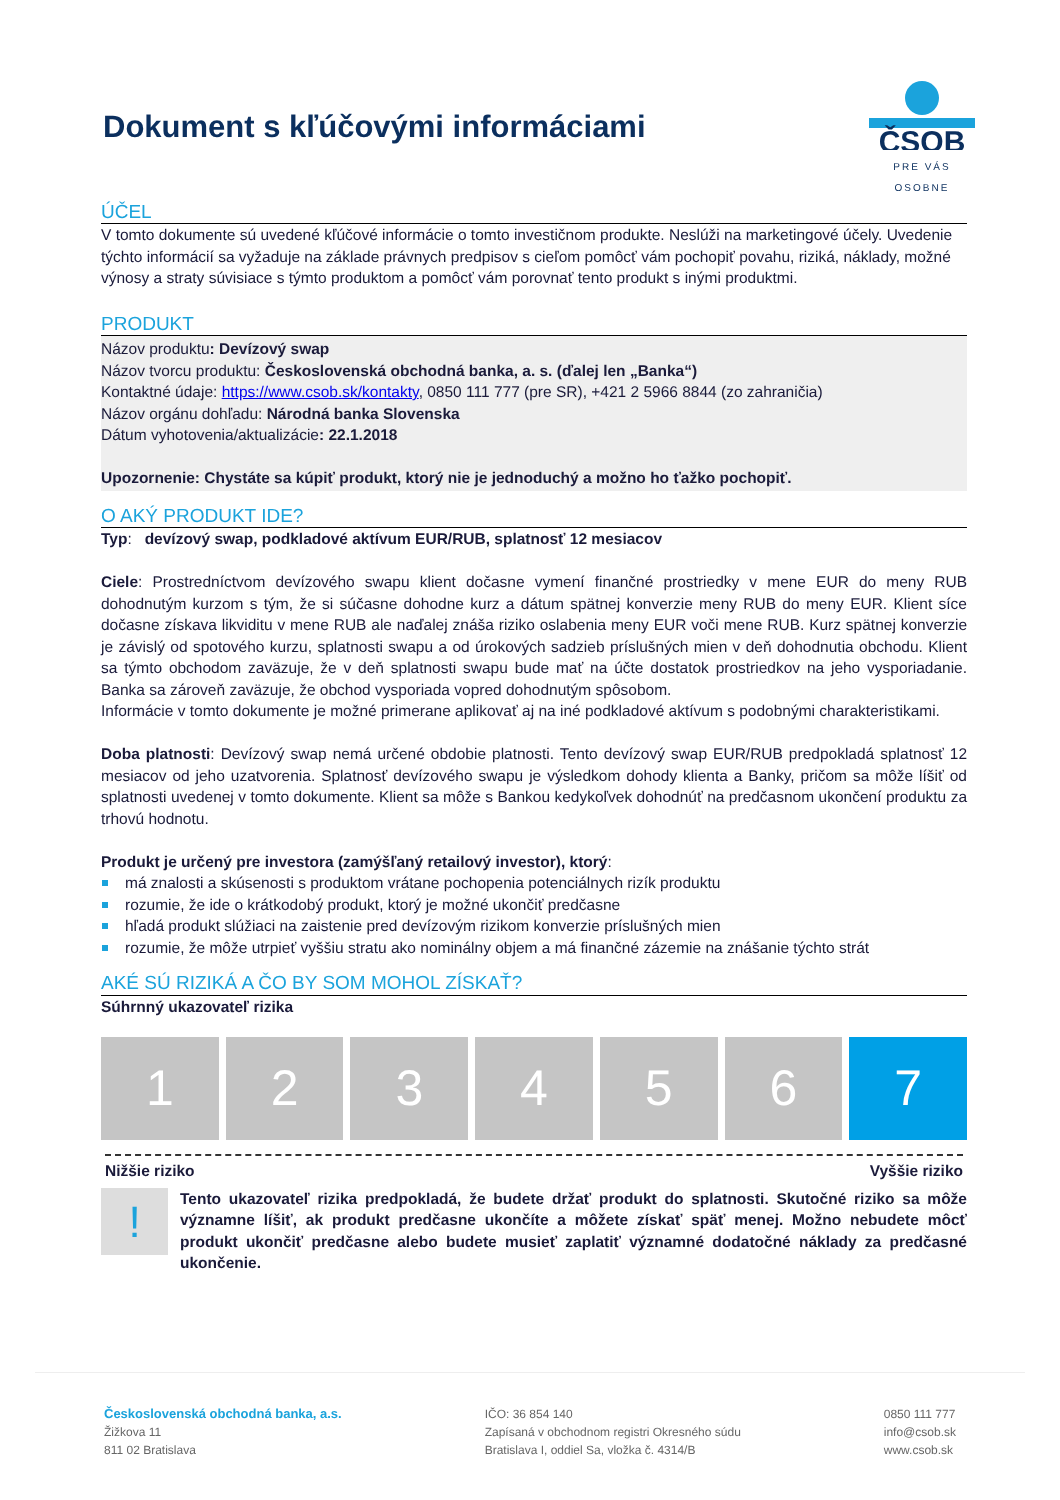ČSOB
PRE VÁS OSOBNE
Dokument s kľúčovými informáciami
ÚČEL
V tomto dokumente sú uvedené kľúčové informácie o tomto investičnom produkte. Neslúži na marketingové účely. Uvedenie týchto informácií sa vyžaduje na základe právnych predpisov s cieľom pomôcť vám pochopiť povahu, riziká, náklady, možné výnosy a straty súvisiace s týmto produktom a pomôcť vám porovnať tento produkt s inými produktmi.
PRODUKT
Názov produktu: Devízový swap
Názov tvorcu produktu: Československá obchodná banka, a. s. (ďalej len „Banka“)
Kontaktné údaje: https://www.csob.sk/kontakty, 0850 111 777 (pre SR), +421 2 5966 8844 (zo zahraničia)
Názov orgánu dohľadu: Národná banka Slovenska
Dátum vyhotovenia/aktualizácie: 22.1.2018
Upozornenie: Chystáte sa kúpiť produkt, ktorý nie je jednoduchý a možno ho ťažko pochopiť.
O AKÝ PRODUKT IDE?
Typ: devízový swap, podkladové aktívum EUR/RUB, splatnosť 12 mesiacov
Ciele: Prostredníctvom devízového swapu klient dočasne vymení finančné prostriedky v mene EUR do meny RUB dohodnutým kurzom s tým, že si súčasne dohodne kurz a dátum spätnej konverzie meny RUB do meny EUR. Klient síce dočasne získava likviditu v mene RUB ale naďalej znáša riziko oslabenia meny EUR voči mene RUB. Kurz spätnej konverzie je závislý od spotového kurzu, splatnosti swapu a od úrokových sadzieb príslušných mien v deň dohodnutia obchodu. Klient sa týmto obchodom zaväzuje, že v deň splatnosti swapu bude mať na účte dostatok prostriedkov na jeho vysporiadanie. Banka sa zároveň zaväzuje, že obchod vysporiada vopred dohodnutým spôsobom.
Informácie v tomto dokumente je možné primerane aplikovať aj na iné podkladové aktívum s podobnými charakteristikami.
Doba platnosti: Devízový swap nemá určené obdobie platnosti. Tento devízový swap EUR/RUB predpokladá splatnosť 12 mesiacov od jeho uzatvorenia. Splatnosť devízového swapu je výsledkom dohody klienta a Banky, pričom sa môže líšiť od splatnosti uvedenej v tomto dokumente. Klient sa môže s Bankou kedykoľvek dohodnúť na predčasnom ukončení produktu za trhovú hodnotu.
Produkt je určený pre investora (zamýšľaný retailový investor), ktorý:
má znalosti a skúsenosti s produktom vrátane pochopenia potenciálnych rizík produktu
rozumie, že ide o krátkodobý produkt, ktorý je možné ukončiť predčasne
hľadá produkt slúžiaci na zaistenie pred devízovým rizikom konverzie príslušných mien
rozumie, že môže utrpieť vyššiu stratu ako nominálny objem a má finančné zázemie na znášanie týchto strát
AKÉ SÚ RIZIKÁ A ČO BY SOM MOHOL ZÍSKAŤ?
Súhrnný ukazovateľ rizika
1 2 3 4 5 6 7
Nižšie riziko Vyššie riziko
!
Tento ukazovateľ rizika predpokladá, že budete držať produkt do splatnosti. Skutočné riziko sa môže významne líšiť, ak produkt predčasne ukončíte a môžete získať späť menej. Možno nebudete môcť produkt ukončiť predčasne alebo budete musieť zaplatiť významné dodatočné náklady za predčasné ukončenie.
Československá obchodná banka, a.s.
Žižkova 11
811 02 Bratislava
IČO: 36 854 140
Zapísaná v obchodnom registri Okresného súdu
Bratislava I, oddiel Sa, vložka č. 4314/B
0850 111 777
info@csob.sk
www.csob.sk